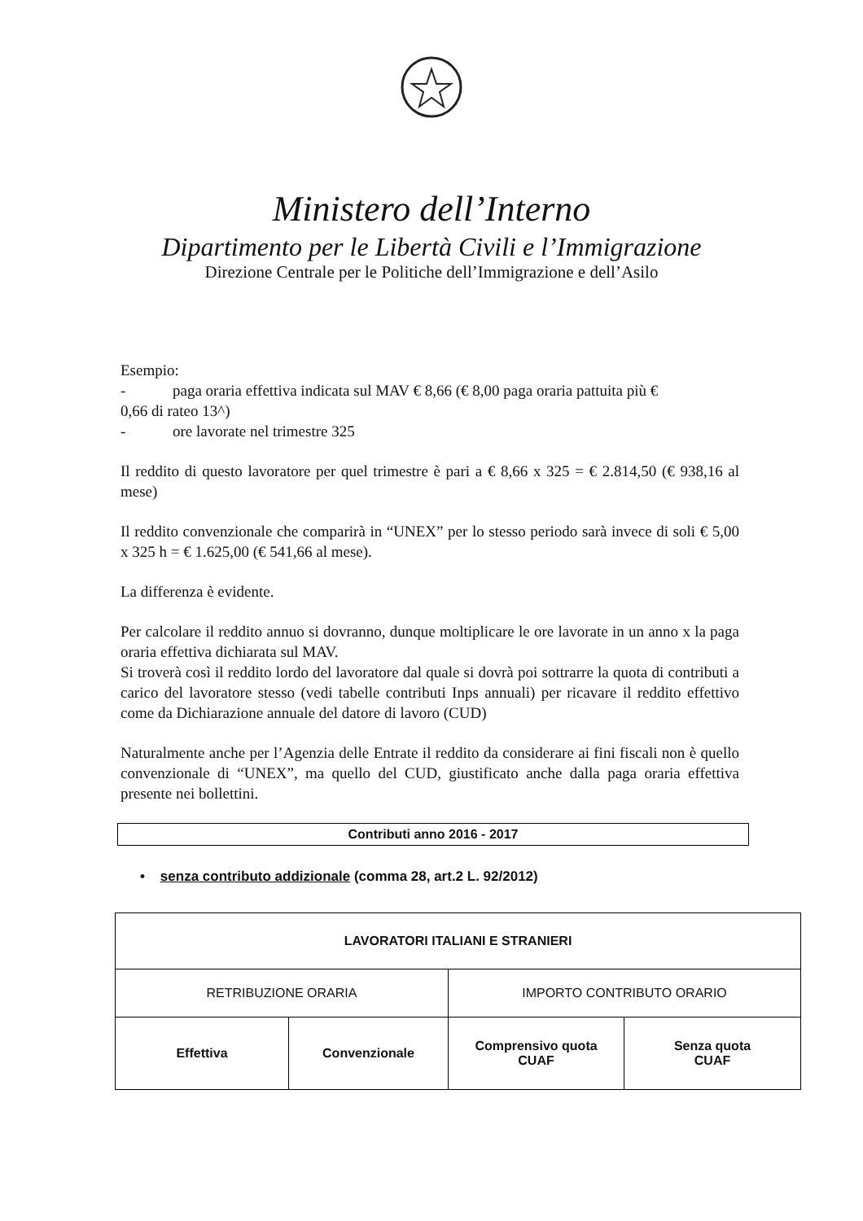Ministero dell’Interno
Dipartimento per le Libertà Civili e l’Immigrazione
Direzione Centrale per le Politiche dell’Immigrazione e dell’Asilo
Esempio:
- paga oraria effettiva indicata sul MAV € 8,66 (€ 8,00 paga oraria pattuita più €
0,66 di rateo 13^)
- ore lavorate nel trimestre 325
Il reddito di questo lavoratore per quel trimestre è pari a € 8,66 x 325 = € 2.814,50 (€ 938,16 al mese)
Il reddito convenzionale che comparirà in “UNEX” per lo stesso periodo sarà invece di soli € 5,00 x 325 h = € 1.625,00 (€ 541,66 al mese).
La differenza è evidente.
Per calcolare il reddito annuo si dovranno, dunque moltiplicare le ore lavorate in un anno x la paga oraria effettiva dichiarata sul MAV.
Si troverà così il reddito lordo del lavoratore dal quale si dovrà poi sottrarre la quota di contributi a carico del lavoratore stesso (vedi tabelle contributi Inps annuali) per ricavare il reddito effettivo come da Dichiarazione annuale del datore di lavoro (CUD)
Naturalmente anche per l’Agenzia delle Entrate il reddito da considerare ai fini fiscali non è quello convenzionale di “UNEX”, ma quello del CUD, giustificato anche dalla paga oraria effettiva presente nei bollettini.
Contributi anno 2016 - 2017
• senza contributo addizionale (comma 28, art.2 L. 92/2012)
| LAVORATORI ITALIANI E STRANIERI | | | |
| --- | --- | --- | --- |
| RETRIBUZIONE ORARIA | | IMPORTO CONTRIBUTO ORARIO | |
| Effettiva | Convenzionale | Comprensivo quota CUAF | Senza quota CUAF |